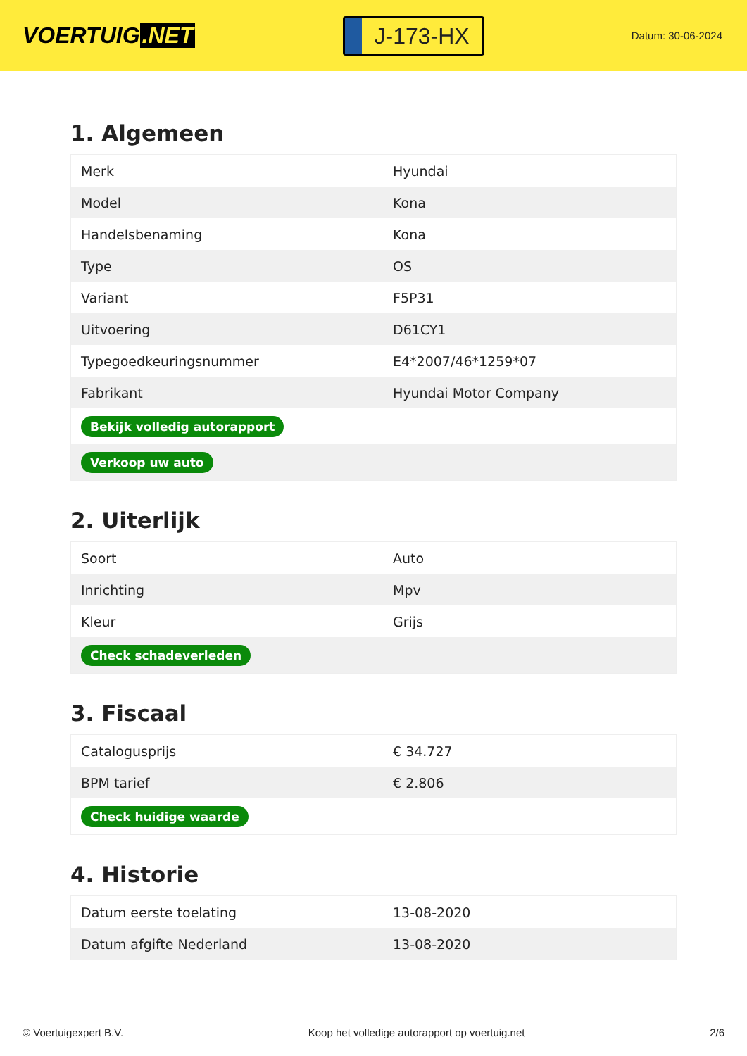VOERTUIG.NET
J-173-HX
Datum: 30-06-2024
1. Algemeen
| Merk | Hyundai |
| Model | Kona |
| Handelsbenaming | Kona |
| Type | OS |
| Variant | F5P31 |
| Uitvoering | D61CY1 |
| Typegoedkeuringsnummer | E4*2007/46*1259*07 |
| Fabrikant | Hyundai Motor Company |
| Bekijk volledig autorapport | |
| Verkoop uw auto | |
2. Uiterlijk
| Soort | Auto |
| Inrichting | Mpv |
| Kleur | Grijs |
| Check schadeverleden | |
3. Fiscaal
| Catalogusprijs | € 34.727 |
| BPM tarief | € 2.806 |
| Check huidige waarde | |
4. Historie
| Datum eerste toelating | 13-08-2020 |
| Datum afgifte Nederland | 13-08-2020 |
© Voertuigexpert B.V. Koop het volledige autorapport op voertuig.net 2/6